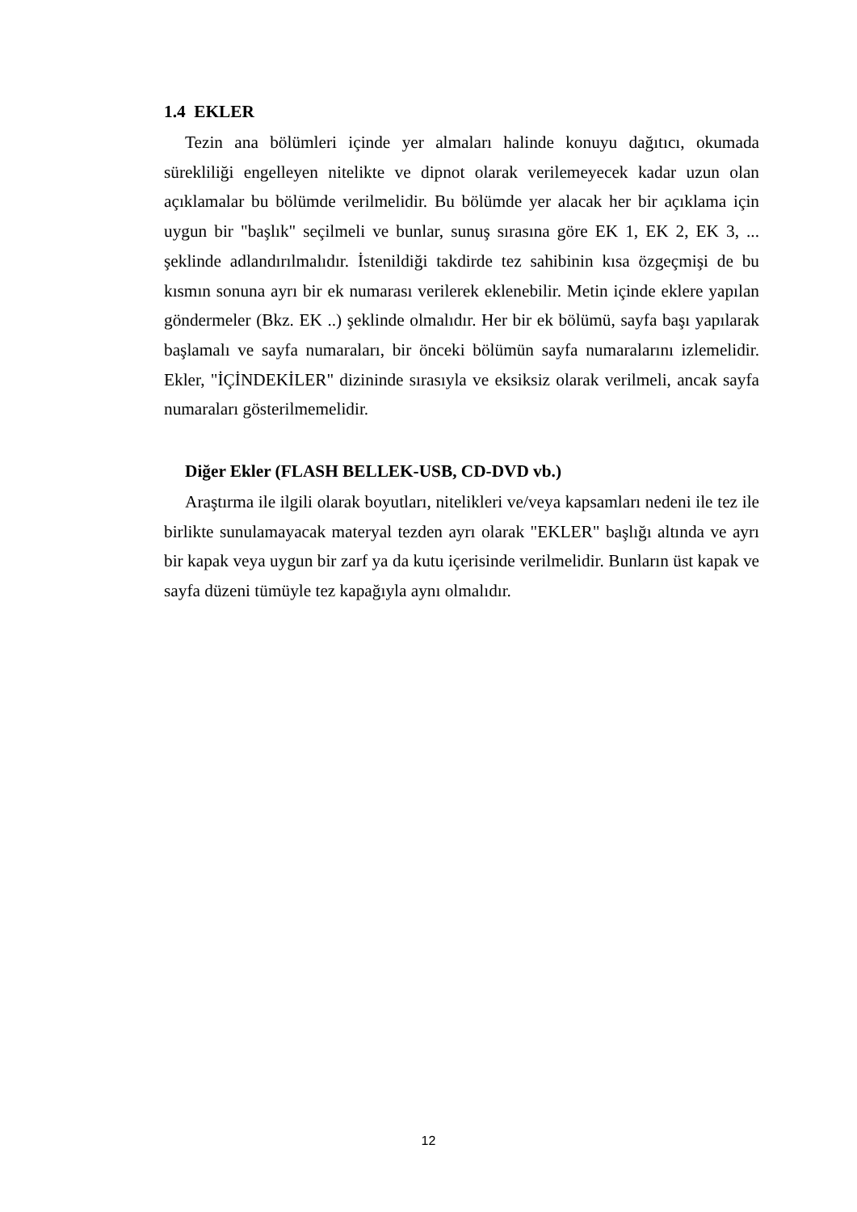1.4 EKLER
Tezin ana bölümleri içinde yer almaları halinde konuyu dağıtıcı, okumada sürekliliği engelleyen nitelikte ve dipnot olarak verilemeyecek kadar uzun olan açıklamalar bu bölümde verilmelidir. Bu bölümde yer alacak her bir açıklama için uygun bir "başlık" seçilmeli ve bunlar, sunuş sırasına göre EK 1, EK 2, EK 3, ... şeklinde adlandırılmalıdır. İstenildiği takdirde tez sahibinin kısa özgeçmişi de bu kısmın sonuna ayrı bir ek numarası verilerek eklenebilir. Metin içinde eklere yapılan göndermeler (Bkz. EK ..) şeklinde olmalıdır. Her bir ek bölümü, sayfa başı yapılarak başlamalı ve sayfa numaraları, bir önceki bölümün sayfa numaralarını izlemelidir. Ekler, "İÇİNDEKİLER" dizininde sırasıyla ve eksiksiz olarak verilmeli, ancak sayfa numaraları gösterilmemelidir.
Diğer Ekler (FLASH BELLEK-USB, CD-DVD vb.)
Araştırma ile ilgili olarak boyutları, nitelikleri ve/veya kapsamları nedeni ile tez ile birlikte sunulamayacak materyal tezden ayrı olarak "EKLER" başlığı altında ve ayrı bir kapak veya uygun bir zarf ya da kutu içerisinde verilmelidir. Bunların üst kapak ve sayfa düzeni tümüyle tez kapağıyla aynı olmalıdır.
12